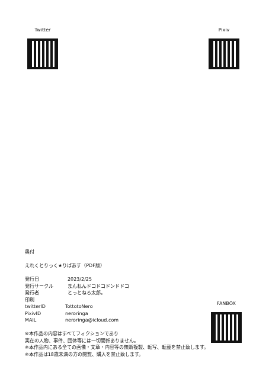Twitter Pixiv
奥付
えれくとりっく★りばあす（PDF版）
発行日 2023/2/25
発行サークル まんねんドコドコドンドドコ
発行者 とっとねろ太郎。
印刷
twitterID TottotoNero
PixivID neroringa
MAIL neroringa@icloud.com
※本作品の内容はすべてフィクションであり
実在の人物、事件、団体等には一切関係ありません。
※本作品内にある全ての画像・文章・内容等の無断複製、転写、転載を禁止致します。
※本作品は18歳未満の方の閲覧、購入を禁止致します。
FANBOX